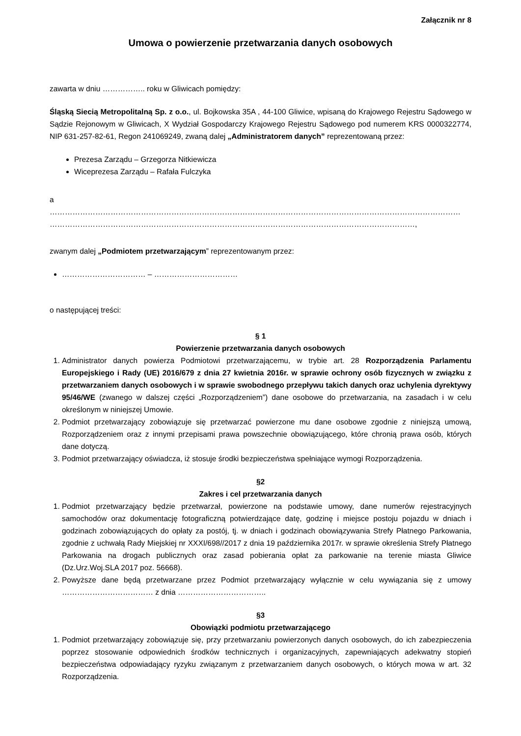Załącznik nr 8
Umowa o powierzenie przetwarzania danych osobowych
zawarta w dniu …………….. roku w Gliwicach pomiędzy:
Śląską Siecią Metropolitalną Sp. z o.o., ul. Bojkowska 35A , 44-100 Gliwice, wpisaną do Krajowego Rejestru Sądowego w Sądzie Rejonowym w Gliwicach, X Wydział Gospodarczy Krajowego Rejestru Sądowego pod numerem KRS 0000322774, NIP 631-257-82-61, Regon 241069249, zwaną dalej „Administratorem danych” reprezentowaną przez:
Prezesa Zarządu – Grzegorza Nitkiewicza
Wiceprezesa Zarządu – Rafała Fulczyka
a
………………………………………………………………………………………………………………………………………………
………………………………………………………………………………………………………………………………,
zwanym dalej „Podmiotem przetwarzającym” reprezentowanym przez:
…………………………… – ……………………………
o następującej treści:
§ 1
Powierzenie przetwarzania danych osobowych
1. Administrator danych powierza Podmiotowi przetwarzającemu, w trybie art. 28 Rozporządzenia Parlamentu Europejskiego i Rady (UE) 2016/679 z dnia 27 kwietnia 2016r. w sprawie ochrony osób fizycznych w związku z przetwarzaniem danych osobowych i w sprawie swobodnego przepływu takich danych oraz uchylenia dyrektywy 95/46/WE (zwanego w dalszej części „Rozporządzeniem”) dane osobowe do przetwarzania, na zasadach i w celu określonym w niniejszej Umowie.
2. Podmiot przetwarzający zobowiązuje się przetwarzać powierzone mu dane osobowe zgodnie z niniejszą umową, Rozporządzeniem oraz z innymi przepisami prawa powszechnie obowiązującego, które chronią prawa osób, których dane dotyczą.
3. Podmiot przetwarzający oświadcza, iż stosuje środki bezpieczeństwa spełniające wymogi Rozporządzenia.
§2
Zakres i cel przetwarzania danych
1. Podmiot przetwarzający będzie przetwarzał, powierzone na podstawie umowy, dane numerów rejestracyjnych samochodów oraz dokumentację fotograficzną potwierdzające datę, godzinę i miejsce postoju pojazdu w dniach i godzinach zobowiązujących do opłaty za postój, tj. w dniach i godzinach obowiązywania Strefy Płatnego Parkowania, zgodnie z uchwałą Rady Miejskiej nr XXXI/698//2017 z dnia 19 października 2017r. w sprawie określenia Strefy Płatnego Parkowania na drogach publicznych oraz zasad pobierania opłat za parkowanie na terenie miasta Gliwice (Dz.Urz.Woj.SLA 2017 poz. 56668).
2. Powyższe dane będą przetwarzane przez Podmiot przetwarzający wyłącznie w celu wywiązania się z umowy ……………………………… z dnia ……………………………..
§3
Obowiązki podmiotu przetwarzającego
1. Podmiot przetwarzający zobowiązuje się, przy przetwarzaniu powierzonych danych osobowych, do ich zabezpieczenia poprzez stosowanie odpowiednich środków technicznych i organizacyjnych, zapewniających adekwatny stopień bezpieczeństwa odpowiadający ryzyku związanym z przetwarzaniem danych osobowych, o których mowa w art. 32 Rozporządzenia.